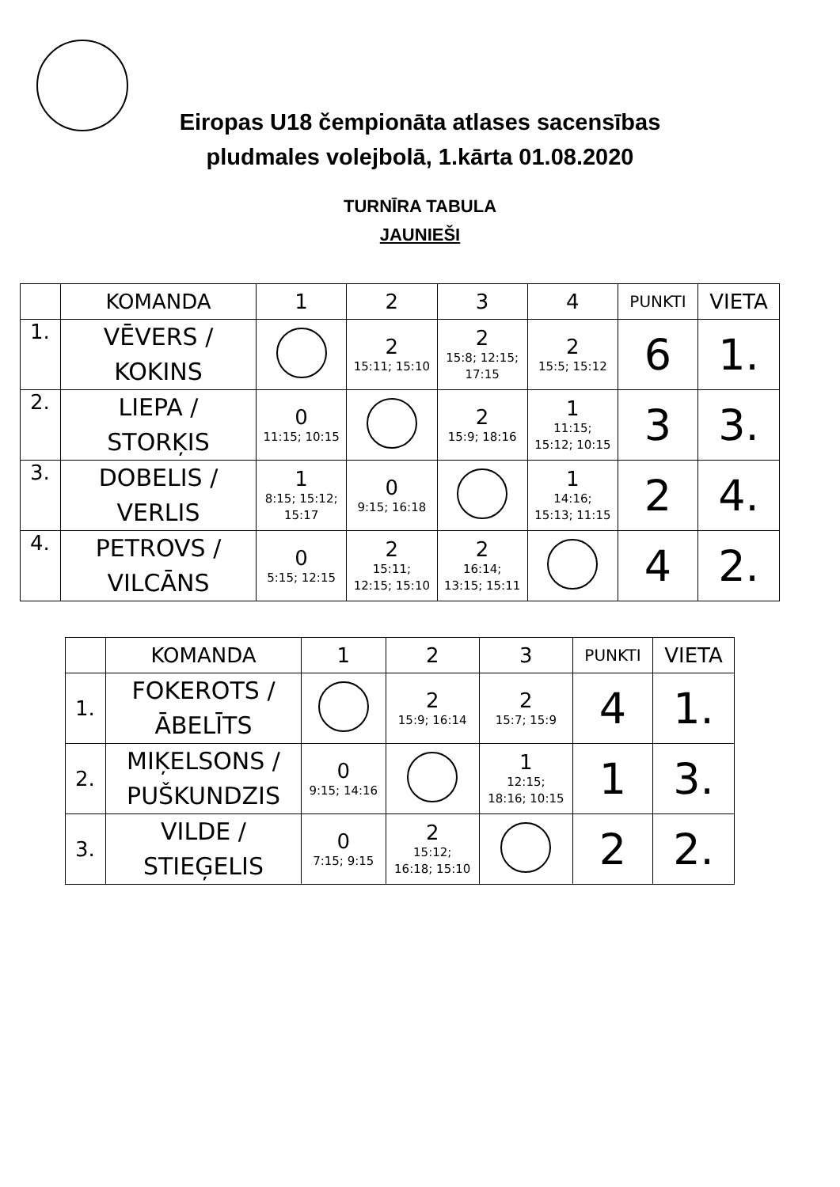Eiropas U18 čempionāta atlases sacensības
pludmales volejbolā, 1.kārta 01.08.2020
TURNĪRA TABULA
JAUNIEŠI
| | KOMANDA | 1 | 2 | 3 | 4 | PUNKTI | VIETA |
| --- | --- | --- | --- | --- | --- | --- | --- |
| 1. | VĒVERS / KOKINS | | 2 15:11; 15:10 | 2 15:8; 12:15; 17:15 | 2 15:5; 15:12 | 6 | 1. |
| 2. | LIEPA / STORĶIS | 0 11:15; 10:15 | | 2 15:9; 18:16 | 1 11:15; 15:12; 10:15 | 3 | 3. |
| 3. | DOBELIS / VERLIS | 1 8:15; 15:12; 15:17 | 0 9:15; 16:18 | | 1 14:16; 15:13; 11:15 | 2 | 4. |
| 4. | PETROVS / VILCĀNS | 0 5:15; 12:15 | 2 15:11; 12:15; 15:10 | 2 16:14; 13:15; 15:11 | | 4 | 2. |
| | KOMANDA | 1 | 2 | 3 | PUNKTI | VIETA |
| --- | --- | --- | --- | --- | --- | --- |
| 1. | FOKEROTS / ĀBELĪTS | | 2 15:9; 16:14 | 2 15:7; 15:9 | 4 | 1. |
| 2. | MIĶELSONS / PUŠKUNDZIS | 0 9:15; 14:16 | | 1 12:15; 18:16; 10:15 | 1 | 3. |
| 3. | VILDE / STIEĢELIS | 0 7:15; 9:15 | 2 15:12; 16:18; 15:10 | | 2 | 2. |